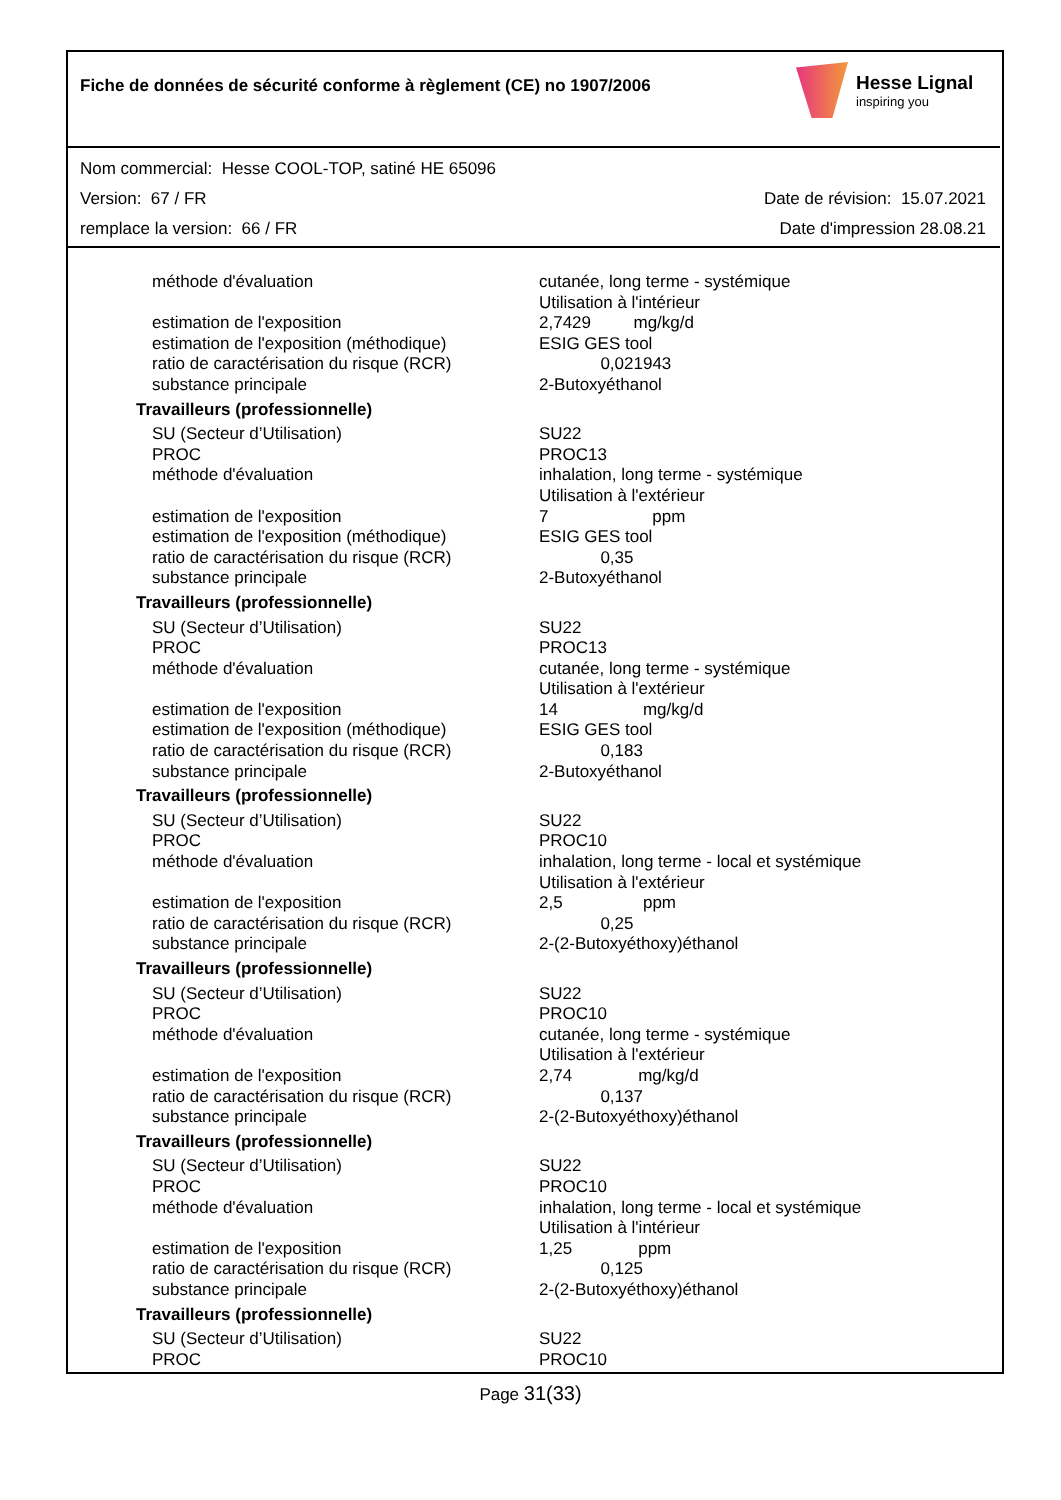Fiche de données de sécurité conforme à règlement (CE) no 1907/2006
Hesse Lignal
inspiring you
Nom commercial: Hesse COOL-TOP, satiné HE 65096
Version: 67 / FR Date de révision: 15.07.2021
remplace la version: 66 / FR Date d'impression 28.08.21
| méthode d'évaluation | cutanée, long terme - systémique Utilisation à l'intérieur |
| estimation de l'exposition | 2,7429 mg/kg/d |
| estimation de l'exposition (méthodique) | ESIG GES tool |
| ratio de caractérisation du risque (RCR) | 0,021943 |
| substance principale | 2-Butoxyéthanol |
| Travailleurs (professionnelle) | |
| SU (Secteur d’Utilisation) PROC méthode d'évaluation estimation de l'exposition estimation de l'exposition (méthodique) ratio de caractérisation du risque (RCR) substance principale | SU22 PROC13 inhalation, long terme - systémique Utilisation à l'extérieur 7 ppm ESIG GES tool 0,35 2-Butoxyéthanol |
| Travailleurs (professionnelle) | |
| SU (Secteur d’Utilisation) PROC méthode d'évaluation estimation de l'exposition estimation de l'exposition (méthodique) ratio de caractérisation du risque (RCR) substance principale | SU22 PROC13 cutanée, long terme - systémique Utilisation à l'extérieur 14 mg/kg/d ESIG GES tool 0,183 2-Butoxyéthanol |
| Travailleurs (professionnelle) | |
| SU (Secteur d’Utilisation) PROC méthode d'évaluation estimation de l'exposition ratio de caractérisation du risque (RCR) substance principale | SU22 PROC10 inhalation, long terme - local et systémique Utilisation à l'extérieur 2,5 ppm 0,25 2-(2-Butoxyéthoxy)éthanol |
| Travailleurs (professionnelle) | |
| SU (Secteur d’Utilisation) PROC méthode d'évaluation estimation de l'exposition ratio de caractérisation du risque (RCR) substance principale | SU22 PROC10 cutanée, long terme - systémique Utilisation à l'extérieur 2,74 mg/kg/d 0,137 2-(2-Butoxyéthoxy)éthanol |
| Travailleurs (professionnelle) | |
| SU (Secteur d’Utilisation) PROC méthode d'évaluation estimation de l'exposition ratio de caractérisation du risque (RCR) substance principale | SU22 PROC10 inhalation, long terme - local et systémique Utilisation à l'intérieur 1,25 ppm 0,125 2-(2-Butoxyéthoxy)éthanol |
| Travailleurs (professionnelle) | |
| SU (Secteur d’Utilisation) PROC | SU22 PROC10 |
Page 31(33)